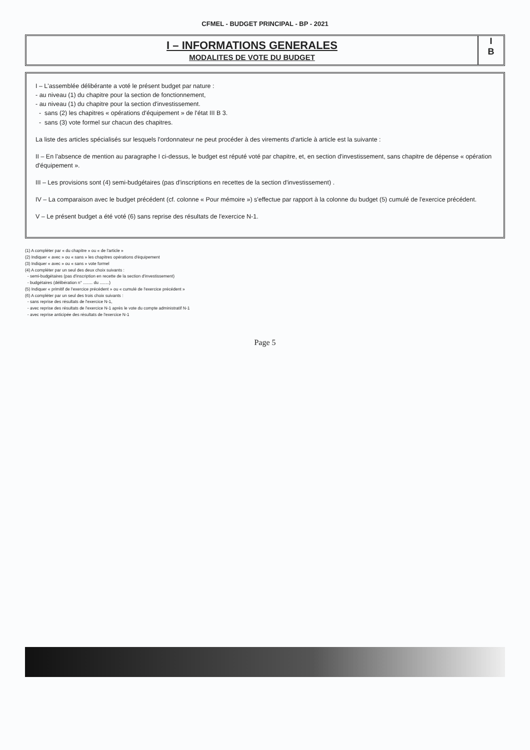CFMEL - BUDGET PRINCIPAL - BP - 2021
I – INFORMATIONS GENERALES
MODALITES DE VOTE DU BUDGET
I
B
I – L'assemblée délibérante a voté le présent budget par nature :
- au niveau (1) du chapitre pour la section de fonctionnement,
- au niveau (1) du chapitre pour la section d'investissement.
- sans (2) les chapitres « opérations d'équipement » de l'état III B 3.
- sans (3) vote formel sur chacun des chapitres.
La liste des articles spécialisés sur lesquels l'ordonnateur ne peut procéder à des virements d'article à article est la suivante :
II – En l'absence de mention au paragraphe I ci-dessus, le budget est réputé voté par chapitre, et, en section d'investissement, sans chapitre de dépense « opération d'équipement ».
III – Les provisions sont (4) semi-budgétaires (pas d'inscriptions en recettes de la section d'investissement) .
IV – La comparaison avec le budget précédent (cf. colonne « Pour mémoire ») s'effectue par rapport à la colonne du budget (5) cumulé de l'exercice précédent.
V – Le présent budget a été voté (6) sans reprise des résultats de l'exercice N-1.
(1) A compléter par « du chapitre » ou « de l'article »
(2) Indiquer « avec » ou « sans » les chapitres opérations d'équipement
(3) Indiquer « avec » ou « sans » vote formel
(4) A compléter par un seul des deux choix suivants :
- semi-budgétaires (pas d'inscription en recette de la section d'investissement)
- budgétaires (délibération n° ........ du ........)
(5) Indiquer « primitif de l'exercice précédent » ou « cumulé de l'exercice précédent »
(6) A compléter par un seul des trois choix suivants :
- sans reprise des résultats de l'exercice N-1,
- avec reprise des résultats de l'exercice N-1 après le vote du compte administratif N-1
- avec reprise anticipée des résultats de l'exercice N-1
Page 5